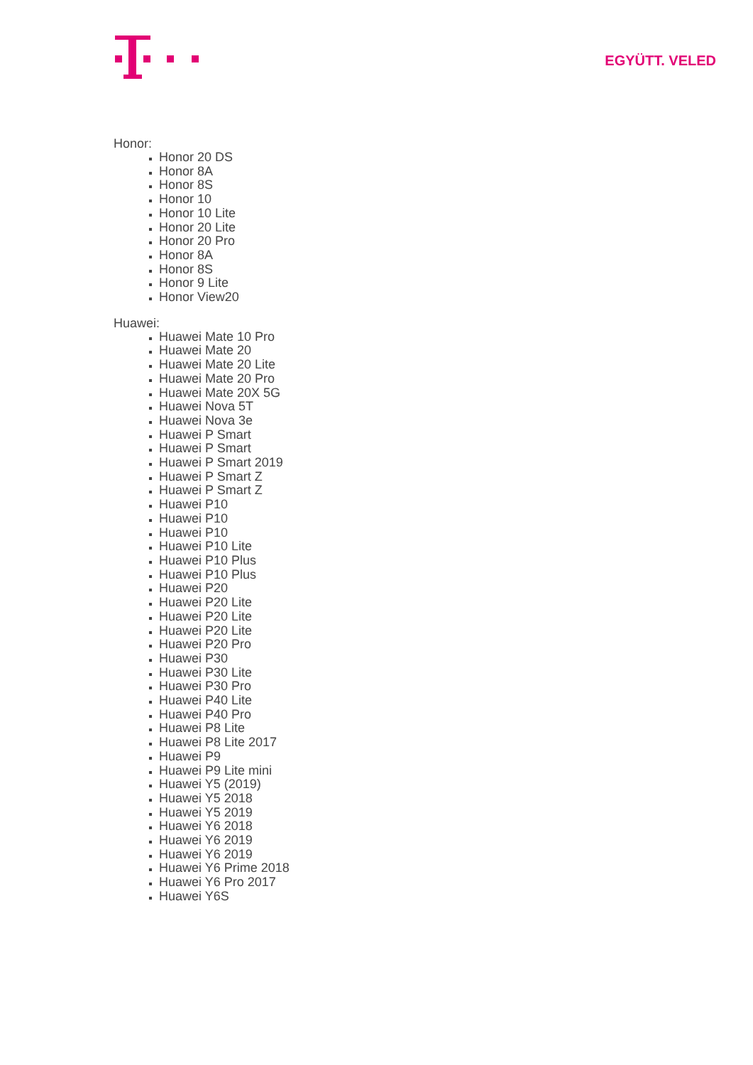EGYÜTT. VELED
Honor:
Honor 20 DS
Honor 8A
Honor 8S
Honor 10
Honor 10 Lite
Honor 20 Lite
Honor 20 Pro
Honor 8A
Honor 8S
Honor 9 Lite
Honor View20
Huawei:
Huawei Mate 10 Pro
Huawei Mate 20
Huawei Mate 20 Lite
Huawei Mate 20 Pro
Huawei Mate 20X 5G
Huawei Nova 5T
Huawei Nova 3e
Huawei P Smart
Huawei P Smart
Huawei P Smart 2019
Huawei P Smart Z
Huawei P Smart Z
Huawei P10
Huawei P10
Huawei P10
Huawei P10 Lite
Huawei P10 Plus
Huawei P10 Plus
Huawei P20
Huawei P20 Lite
Huawei P20 Lite
Huawei P20 Lite
Huawei P20 Pro
Huawei P30
Huawei P30 Lite
Huawei P30 Pro
Huawei P40 Lite
Huawei P40 Pro
Huawei P8 Lite
Huawei P8 Lite 2017
Huawei P9
Huawei P9 Lite mini
Huawei Y5 (2019)
Huawei Y5 2018
Huawei Y5 2019
Huawei Y6 2018
Huawei Y6 2019
Huawei Y6 2019
Huawei Y6 Prime 2018
Huawei Y6 Pro 2017
Huawei Y6S